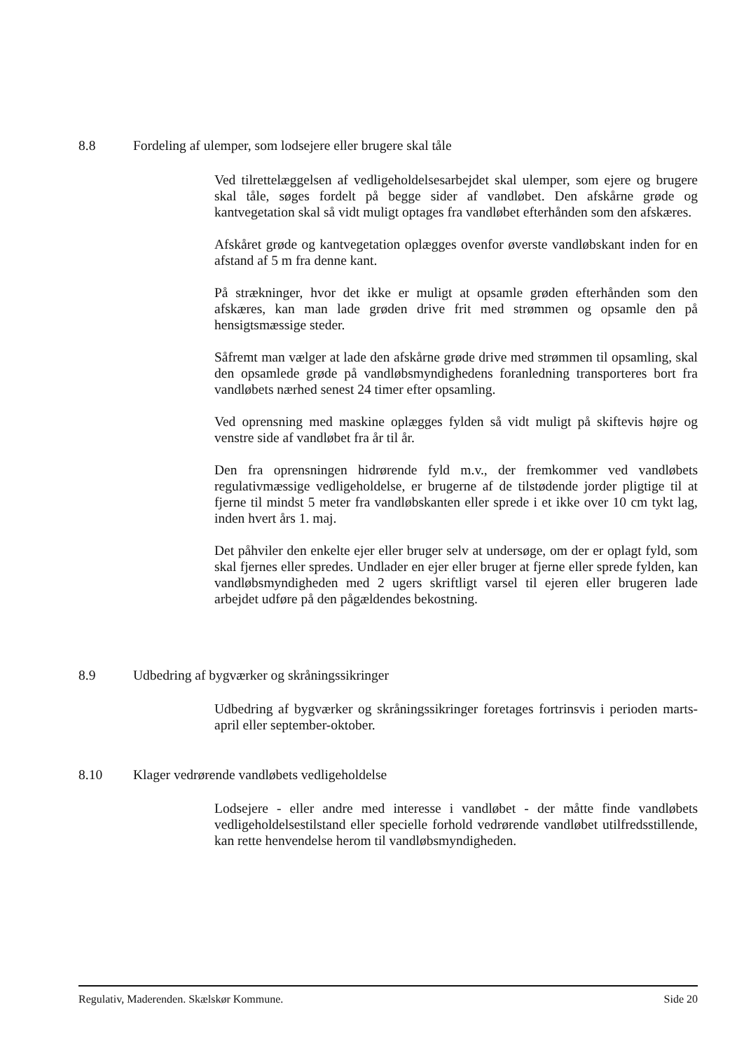8.8 Fordeling af ulemper, som lodsejere eller brugere skal tåle
Ved tilrettelæggelsen af vedligeholdelsesarbejdet skal ulemper, som ejere og brugere skal tåle, søges fordelt på begge sider af vandløbet. Den afskårne grøde og kantvegetation skal så vidt muligt optages fra vandløbet efterhånden som den afskæres.
Afskåret grøde og kantvegetation oplægges ovenfor øverste vandløbskant inden for en afstand af 5 m fra denne kant.
På strækninger, hvor det ikke er muligt at opsamle grøden efterhånden som den afskæres, kan man lade grøden drive frit med strømmen og opsamle den på hensigtsmæssige steder.
Såfremt man vælger at lade den afskårne grøde drive med strømmen til opsamling, skal den opsamlede grøde på vandløbsmyndighedens foranledning transporteres bort fra vandløbets nærhed senest 24 timer efter opsamling.
Ved oprensning med maskine oplægges fylden så vidt muligt på skiftevis højre og venstre side af vandløbet fra år til år.
Den fra oprensningen hidrørende fyld m.v., der fremkommer ved vandløbets regulativmæssige vedligeholdelse, er brugerne af de tilstødende jorder pligtige til at fjerne til mindst 5 meter fra vandløbskanten eller sprede i et ikke over 10 cm tykt lag, inden hvert års 1. maj.
Det påhviler den enkelte ejer eller bruger selv at undersøge, om der er oplagt fyld, som skal fjernes eller spredes. Undlader en ejer eller bruger at fjerne eller sprede fylden, kan vandløbsmyndigheden med 2 ugers skriftligt varsel til ejeren eller brugeren lade arbejdet udføre på den pågældendes bekostning.
8.9 Udbedring af bygværker og skråningssikringer
Udbedring af bygværker og skråningssikringer foretages fortrinsvis i perioden marts-april eller september-oktober.
8.10 Klager vedrørende vandløbets vedligeholdelse
Lodsejere - eller andre med interesse i vandløbet - der måtte finde vandløbets vedligeholdelsestilstand eller specielle forhold vedrørende vandløbet utilfredsstillende, kan rette henvendelse herom til vandløbsmyndigheden.
Regulativ, Maderenden. Skælskør Kommune. Side 20